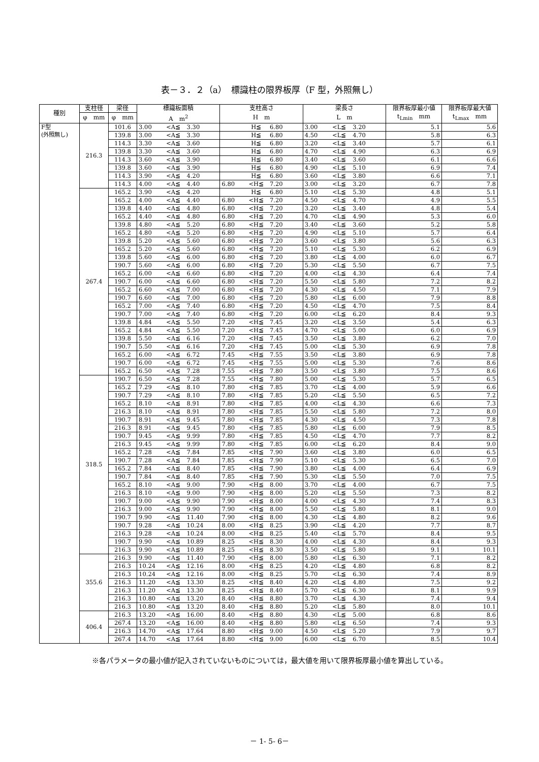表－３．２（a）　標識柱の限界板厚（F 型，外照無し）
| 種別 | 支柱径 | 梁径 | 標識板面積 | | | 支柱高さ | | | 梁長さ | | | 限界板厚最小値 | 限界板厚最大値 |
| --- | --- | --- | --- | --- | --- | --- | --- | --- | --- | --- | --- | --- | --- |
| | φ mm | φ mm | A m<sup>2</sup> | | | H m | | | L m | | | t<sub>Lmin</sub> mm | t<sub>Lmax</sub> mm |
| F型 (外照無し) | 216.3 | 101.6 | 3.00 | <A≦ | 3.30 | | H≦ | 6.80 | 3.00 | <L≦ | 3.20 | 5.1 | 5.6 |
| | | 139.8 | 3.00 | <A≦ | 3.30 | | H≦ | 6.80 | 4.50 | <L≦ | 4.70 | 5.8 | 6.3 |
| | | 114.3 | 3.30 | <A≦ | 3.60 | | H≦ | 6.80 | 3.20 | <L≦ | 3.40 | 5.7 | 6.1 |
| | | 139.8 | 3.30 | <A≦ | 3.60 | | H≦ | 6.80 | 4.70 | <L≦ | 4.90 | 6.3 | 6.9 |
| | | 114.3 | 3.60 | <A≦ | 3.90 | | H≦ | 6.80 | 3.40 | <L≦ | 3.60 | 6.1 | 6.6 |
| | | 139.8 | 3.60 | <A≦ | 3.90 | | H≦ | 6.80 | 4.90 | <L≦ | 5.10 | 6.9 | 7.4 |
| | | 114.3 | 3.90 | <A≦ | 4.20 | | H≦ | 6.80 | 3.60 | <L≦ | 3.80 | 6.6 | 7.1 |
| | | 114.3 | 4.00 | <A≦ | 4.40 | 6.80 | <H≦ | 7.20 | 3.00 | <L≦ | 3.20 | 6.7 | 7.8 |
| | 267.4 | 165.2 | 3.90 | <A≦ | 4.20 | | H≦ | 6.80 | 5.10 | <L≦ | 5.30 | 4.8 | 5.1 |
| | | 165.2 | 4.00 | <A≦ | 4.40 | 6.80 | <H≦ | 7.20 | 4.50 | <L≦ | 4.70 | 4.9 | 5.5 |
| | | 139.8 | 4.40 | <A≦ | 4.80 | 6.80 | <H≦ | 7.20 | 3.20 | <L≦ | 3.40 | 4.8 | 5.4 |
| | | 165.2 | 4.40 | <A≦ | 4.80 | 6.80 | <H≦ | 7.20 | 4.70 | <L≦ | 4.90 | 5.3 | 6.0 |
| | | 139.8 | 4.80 | <A≦ | 5.20 | 6.80 | <H≦ | 7.20 | 3.40 | <L≦ | 3.60 | 5.2 | 5.8 |
| | | 165.2 | 4.80 | <A≦ | 5.20 | 6.80 | <H≦ | 7.20 | 4.90 | <L≦ | 5.10 | 5.7 | 6.4 |
| | | 139.8 | 5.20 | <A≦ | 5.60 | 6.80 | <H≦ | 7.20 | 3.60 | <L≦ | 3.80 | 5.6 | 6.3 |
| | | 165.2 | 5.20 | <A≦ | 5.60 | 6.80 | <H≦ | 7.20 | 5.10 | <L≦ | 5.30 | 6.2 | 6.9 |
| | | 139.8 | 5.60 | <A≦ | 6.00 | 6.80 | <H≦ | 7.20 | 3.80 | <L≦ | 4.00 | 6.0 | 6.7 |
| | | 190.7 | 5.60 | <A≦ | 6.00 | 6.80 | <H≦ | 7.20 | 5.30 | <L≦ | 5.50 | 6.7 | 7.5 |
| | | 165.2 | 6.00 | <A≦ | 6.60 | 6.80 | <H≦ | 7.20 | 4.00 | <L≦ | 4.30 | 6.4 | 7.4 |
| | | 190.7 | 6.00 | <A≦ | 6.60 | 6.80 | <H≦ | 7.20 | 5.50 | <L≦ | 5.80 | 7.2 | 8.2 |
| | | 165.2 | 6.60 | <A≦ | 7.00 | 6.80 | <H≦ | 7.20 | 4.30 | <L≦ | 4.50 | 7.1 | 7.9 |
| | | 190.7 | 6.60 | <A≦ | 7.00 | 6.80 | <H≦ | 7.20 | 5.80 | <L≦ | 6.00 | 7.9 | 8.8 |
| | | 165.2 | 7.00 | <A≦ | 7.40 | 6.80 | <H≦ | 7.20 | 4.50 | <L≦ | 4.70 | 7.5 | 8.4 |
| | | 190.7 | 7.00 | <A≦ | 7.40 | 6.80 | <H≦ | 7.20 | 6.00 | <L≦ | 6.20 | 8.4 | 9.3 |
| | | 139.8 | 4.84 | <A≦ | 5.50 | 7.20 | <H≦ | 7.45 | 3.20 | <L≦ | 3.50 | 5.4 | 6.3 |
| | | 165.2 | 4.84 | <A≦ | 5.50 | 7.20 | <H≦ | 7.45 | 4.70 | <L≦ | 5.00 | 6.0 | 6.9 |
| | | 139.8 | 5.50 | <A≦ | 6.16 | 7.20 | <H≦ | 7.45 | 3.50 | <L≦ | 3.80 | 6.2 | 7.0 |
| | | 190.7 | 5.50 | <A≦ | 6.16 | 7.20 | <H≦ | 7.45 | 5.00 | <L≦ | 5.30 | 6.9 | 7.8 |
| | | 165.2 | 6.00 | <A≦ | 6.72 | 7.45 | <H≦ | 7.55 | 3.50 | <L≦ | 3.80 | 6.9 | 7.8 |
| | | 190.7 | 6.00 | <A≦ | 6.72 | 7.45 | <H≦ | 7.55 | 5.00 | <L≦ | 5.30 | 7.6 | 8.6 |
| | | 165.2 | 6.50 | <A≦ | 7.28 | 7.55 | <H≦ | 7.80 | 3.50 | <L≦ | 3.80 | 7.5 | 8.6 |
| | 318.5 | 190.7 | 6.50 | <A≦ | 7.28 | 7.55 | <H≦ | 7.80 | 5.00 | <L≦ | 5.30 | 5.7 | 6.5 |
| | | 165.2 | 7.29 | <A≦ | 8.10 | 7.80 | <H≦ | 7.85 | 3.70 | <L≦ | 4.00 | 5.9 | 6.6 |
| | | 190.7 | 7.29 | <A≦ | 8.10 | 7.80 | <H≦ | 7.85 | 5.20 | <L≦ | 5.50 | 6.5 | 7.2 |
| | | 165.2 | 8.10 | <A≦ | 8.91 | 7.80 | <H≦ | 7.85 | 4.00 | <L≦ | 4.30 | 6.6 | 7.3 |
| | | 216.3 | 8.10 | <A≦ | 8.91 | 7.80 | <H≦ | 7.85 | 5.50 | <L≦ | 5.80 | 7.2 | 8.0 |
| | | 190.7 | 8.91 | <A≦ | 9.45 | 7.80 | <H≦ | 7.85 | 4.30 | <L≦ | 4.50 | 7.3 | 7.8 |
| | | 216.3 | 8.91 | <A≦ | 9.45 | 7.80 | <H≦ | 7.85 | 5.80 | <L≦ | 6.00 | 7.9 | 8.5 |
| | | 190.7 | 9.45 | <A≦ | 9.99 | 7.80 | <H≦ | 7.85 | 4.50 | <L≦ | 4.70 | 7.7 | 8.2 |
| | | 216.3 | 9.45 | <A≦ | 9.99 | 7.80 | <H≦ | 7.85 | 6.00 | <L≦ | 6.20 | 8.4 | 9.0 |
| | | 165.2 | 7.28 | <A≦ | 7.84 | 7.85 | <H≦ | 7.90 | 3.60 | <L≦ | 3.80 | 6.0 | 6.5 |
| | | 190.7 | 7.28 | <A≦ | 7.84 | 7.85 | <H≦ | 7.90 | 5.10 | <L≦ | 5.30 | 6.5 | 7.0 |
| | | 165.2 | 7.84 | <A≦ | 8.40 | 7.85 | <H≦ | 7.90 | 3.80 | <L≦ | 4.00 | 6.4 | 6.9 |
| | | 190.7 | 7.84 | <A≦ | 8.40 | 7.85 | <H≦ | 7.90 | 5.30 | <L≦ | 5.50 | 7.0 | 7.5 |
| | | 165.2 | 8.10 | <A≦ | 9.00 | 7.90 | <H≦ | 8.00 | 3.70 | <L≦ | 4.00 | 6.7 | 7.5 |
| | | 216.3 | 8.10 | <A≦ | 9.00 | 7.90 | <H≦ | 8.00 | 5.20 | <L≦ | 5.50 | 7.3 | 8.2 |
| | | 190.7 | 9.00 | <A≦ | 9.90 | 7.90 | <H≦ | 8.00 | 4.00 | <L≦ | 4.30 | 7.4 | 8.3 |
| | | 216.3 | 9.00 | <A≦ | 9.90 | 7.90 | <H≦ | 8.00 | 5.50 | <L≦ | 5.80 | 8.1 | 9.0 |
| | | 190.7 | 9.90 | <A≦ | 11.40 | 7.90 | <H≦ | 8.00 | 4.30 | <L≦ | 4.80 | 8.2 | 9.6 |
| | | 190.7 | 9.28 | <A≦ | 10.24 | 8.00 | <H≦ | 8.25 | 3.90 | <L≦ | 4.20 | 7.7 | 8.7 |
| | | 216.3 | 9.28 | <A≦ | 10.24 | 8.00 | <H≦ | 8.25 | 5.40 | <L≦ | 5.70 | 8.4 | 9.5 |
| | | 190.7 | 9.90 | <A≦ | 10.89 | 8.25 | <H≦ | 8.30 | 4.00 | <L≦ | 4.30 | 8.4 | 9.3 |
| | | 216.3 | 9.90 | <A≦ | 10.89 | 8.25 | <H≦ | 8.30 | 3.50 | <L≦ | 5.80 | 9.1 | 10.1 |
| | 355.6 | 216.3 | 9.90 | <A≦ | 11.40 | 7.90 | <H≦ | 8.00 | 5.80 | <L≦ | 6.30 | 7.1 | 8.2 |
| | | 216.3 | 10.24 | <A≦ | 12.16 | 8.00 | <H≦ | 8.25 | 4.20 | <L≦ | 4.80 | 6.8 | 8.2 |
| | | 216.3 | 10.24 | <A≦ | 12.16 | 8.00 | <H≦ | 8.25 | 5.70 | <L≦ | 6.30 | 7.4 | 8.9 |
| | | 216.3 | 11.20 | <A≦ | 13.30 | 8.25 | <H≦ | 8.40 | 4.20 | <L≦ | 4.80 | 7.5 | 9.2 |
| | | 216.3 | 11.20 | <A≦ | 13.30 | 8.25 | <H≦ | 8.40 | 5.70 | <L≦ | 6.30 | 8.1 | 9.9 |
| | | 216.3 | 10.80 | <A≦ | 13.20 | 8.40 | <H≦ | 8.80 | 3.70 | <L≦ | 4.30 | 7.4 | 9.4 |
| | | 216.3 | 10.80 | <A≦ | 13.20 | 8.40 | <H≦ | 8.80 | 5.20 | <L≦ | 5.80 | 8.0 | 10.1 |
| | 406.4 | 216.3 | 13.20 | <A≦ | 16.00 | 8.40 | <H≦ | 8.80 | 4.30 | <L≦ | 5.00 | 6.8 | 8.6 |
| | | 267.4 | 13.20 | <A≦ | 16.00 | 8.40 | <H≦ | 8.80 | 5.80 | <L≦ | 6.50 | 7.4 | 9.3 |
| | | 216.3 | 14.70 | <A≦ | 17.64 | 8.80 | <H≦ | 9.00 | 4.50 | <L≦ | 5.20 | 7.9 | 9.7 |
| | | 267.4 | 14.70 | <A≦ | 17.64 | 8.80 | <H≦ | 9.00 | 6.00 | <L≦ | 6.70 | 8.5 | 10.4 |
※各パラメータの最小値が記入されていないものについては，最大値を用いて限界板厚最小値を算出している。
－ 1- 5- 6－